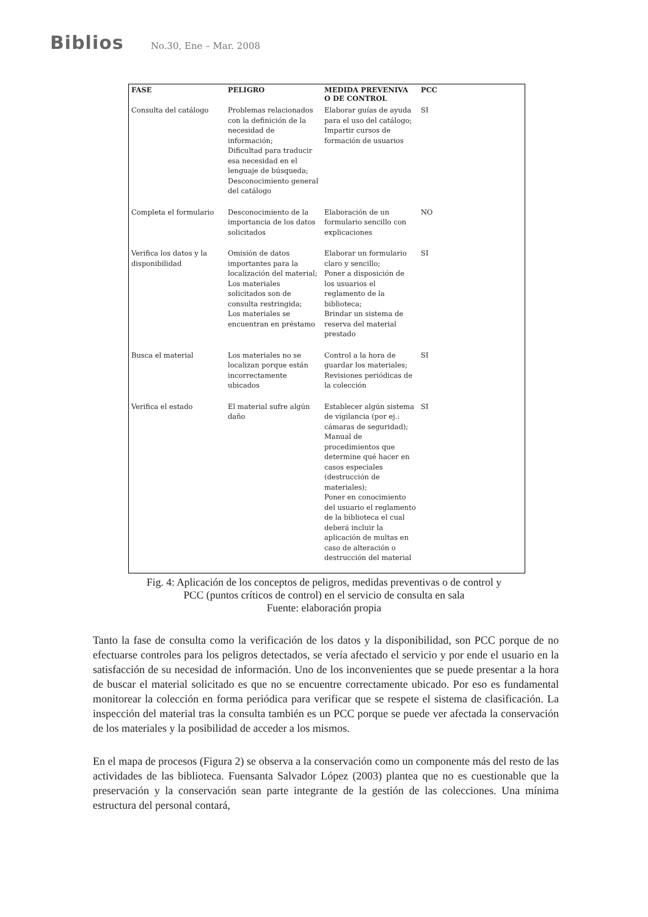Biblios No.30, Ene – Mar. 2008
| FASE | PELIGRO | MEDIDA PREVENIVA O DE CONTROL | PCC |
| --- | --- | --- | --- |
| Consulta del catálogo | Problemas relacionados con la definición de la necesidad de información; Dificultad para traducir esa necesidad en el lenguaje de búsqueda; Desconocimiento general del catálogo | Elaborar guías de ayuda para el uso del catálogo; Impartir cursos de formación de usuarios | SI |
| Completa el formulario | Desconocimiento de la importancia de los datos solicitados | Elaboración de un formulario sencillo con explicaciones | NO |
| Verifica los datos y la disponibilidad | Omisión de datos importantes para la localización del material; Los materiales solicitados son de consulta restringida; Los materiales se encuentran en préstamo | Elaborar un formulario claro y sencillo; Poner a disposición de los usuarios el reglamento de la biblioteca; Brindar un sistema de reserva del material prestado | SI |
| Busca el material | Los materiales no se localizan porque están incorrectamente ubicados | Control a la hora de guardar los materiales; Revisiones periódicas de la colección | SI |
| Verifica el estado | El material sufre algún daño | Establecer algún sistema de vigilancia (por ej.: cámaras de seguridad); Manual de procedimientos que determine qué hacer en casos especiales (destrucción de materiales); Poner en conocimiento del usuario el reglamento de la biblioteca el cual deberá incluir la aplicación de multas en caso de alteración o destrucción del material | SI |
Fig. 4: Aplicación de los conceptos de peligros, medidas preventivas o de control y
PCC (puntos críticos de control) en el servicio de consulta en sala
Fuente: elaboración propia
Tanto la fase de consulta como la verificación de los datos y la disponibilidad, son PCC porque de no efectuarse controles para los peligros detectados, se vería afectado el servicio y por ende el usuario en la satisfacción de su necesidad de información. Uno de los inconvenientes que se puede presentar a la hora de buscar el material solicitado es que no se encuentre correctamente ubicado. Por eso es fundamental monitorear la colección en forma periódica para verificar que se respete el sistema de clasificación. La inspección del material tras la consulta también es un PCC porque se puede ver afectada la conservación de los materiales y la posibilidad de acceder a los mismos.
En el mapa de procesos (Figura 2) se observa a la conservación como un componente más del resto de las actividades de las biblioteca. Fuensanta Salvador López (2003) plantea que no es cuestionable que la preservación y la conservación sean parte integrante de la gestión de las colecciones. Una mínima estructura del personal contará,